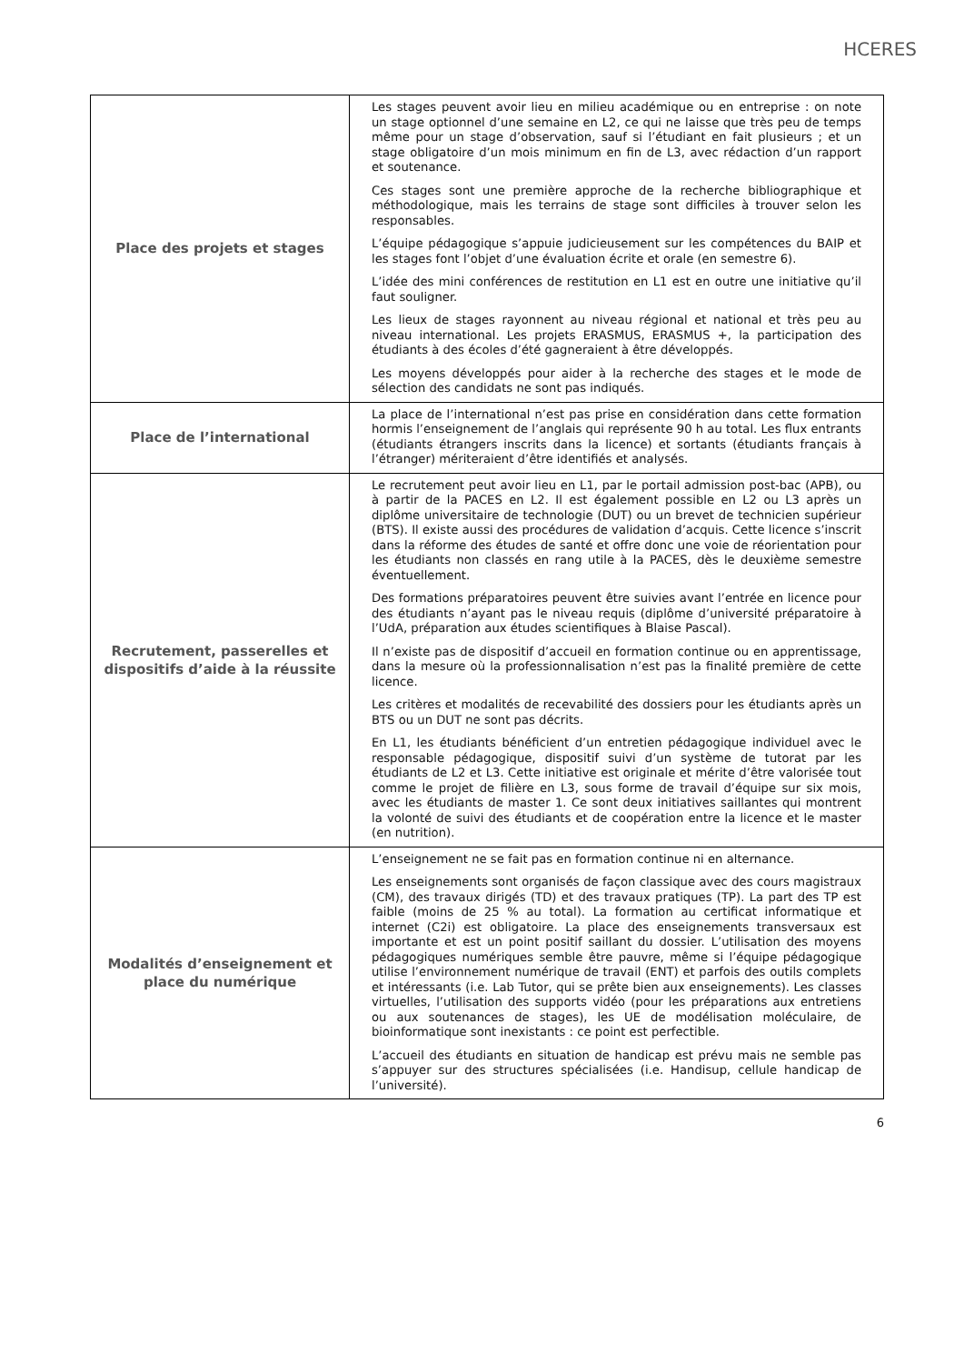HCERES
| Place des projets et stages | Les stages peuvent avoir lieu en milieu académique ou en entreprise : on note un stage optionnel d’une semaine en L2, ce qui ne laisse que très peu de temps même pour un stage d’observation, sauf si l’étudiant en fait plusieurs ; et un stage obligatoire d’un mois minimum en fin de L3, avec rédaction d’un rapport et soutenance. Ces stages sont une première approche de la recherche bibliographique et méthodologique, mais les terrains de stage sont difficiles à trouver selon les responsables. L’équipe pédagogique s’appuie judicieusement sur les compétences du BAIP et les stages font l’objet d’une évaluation écrite et orale (en semestre 6). L’idée des mini conférences de restitution en L1 est en outre une initiative qu’il faut souligner. Les lieux de stages rayonnent au niveau régional et national et très peu au niveau international. Les projets ERASMUS, ERASMUS +, la participation des étudiants à des écoles d’été gagneraient à être développés. Les moyens développés pour aider à la recherche des stages et le mode de sélection des candidats ne sont pas indiqués. |
| Place de l’international | La place de l’international n’est pas prise en considération dans cette formation hormis l’enseignement de l’anglais qui représente 90 h au total. Les flux entrants (étudiants étrangers inscrits dans la licence) et sortants (étudiants français à l’étranger) mériteraient d’être identifiés et analysés. |
| Recrutement, passerelles et dispositifs d’aide à la réussite | Le recrutement peut avoir lieu en L1, par le portail admission post-bac (APB), ou à partir de la PACES en L2. Il est également possible en L2 ou L3 après un diplôme universitaire de technologie (DUT) ou un brevet de technicien supérieur (BTS). Il existe aussi des procédures de validation d’acquis. Cette licence s’inscrit dans la réforme des études de santé et offre donc une voie de réorientation pour les étudiants non classés en rang utile à la PACES, dès le deuxième semestre éventuellement. Des formations préparatoires peuvent être suivies avant l’entrée en licence pour des étudiants n’ayant pas le niveau requis (diplôme d’université préparatoire à l’UdA, préparation aux études scientifiques à Blaise Pascal). Il n’existe pas de dispositif d’accueil en formation continue ou en apprentissage, dans la mesure où la professionnalisation n’est pas la finalité première de cette licence. Les critères et modalités de recevabilité des dossiers pour les étudiants après un BTS ou un DUT ne sont pas décrits. En L1, les étudiants bénéficient d’un entretien pédagogique individuel avec le responsable pédagogique, dispositif suivi d’un système de tutorat par les étudiants de L2 et L3. Cette initiative est originale et mérite d’être valorisée tout comme le projet de filière en L3, sous forme de travail d’équipe sur six mois, avec les étudiants de master 1. Ce sont deux initiatives saillantes qui montrent la volonté de suivi des étudiants et de coopération entre la licence et le master (en nutrition). |
| Modalités d’enseignement et place du numérique | L’enseignement ne se fait pas en formation continue ni en alternance. Les enseignements sont organisés de façon classique avec des cours magistraux (CM), des travaux dirigés (TD) et des travaux pratiques (TP). La part des TP est faible (moins de 25 % au total). La formation au certificat informatique et internet (C2i) est obligatoire. La place des enseignements transversaux est importante et est un point positif saillant du dossier. L’utilisation des moyens pédagogiques numériques semble être pauvre, même si l’équipe pédagogique utilise l’environnement numérique de travail (ENT) et parfois des outils complets et intéressants (i.e. Lab Tutor, qui se prête bien aux enseignements). Les classes virtuelles, l’utilisation des supports vidéo (pour les préparations aux entretiens ou aux soutenances de stages), les UE de modélisation moléculaire, de bioinformatique sont inexistants : ce point est perfectible. L’accueil des étudiants en situation de handicap est prévu mais ne semble pas s’appuyer sur des structures spécialisées (i.e. Handisup, cellule handicap de l’université). |
6